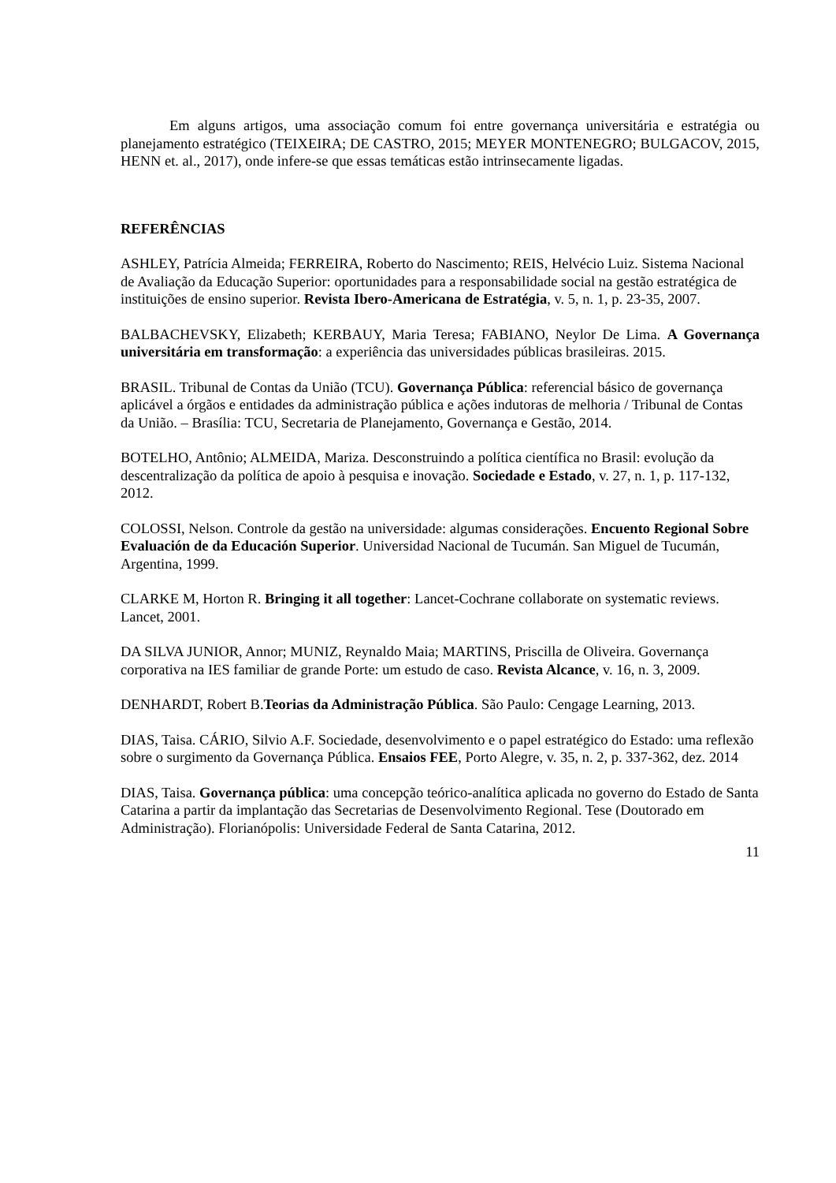Em alguns artigos, uma associação comum foi entre governança universitária e estratégia ou planejamento estratégico (TEIXEIRA; DE CASTRO, 2015; MEYER MONTENEGRO; BULGACOV, 2015, HENN et. al., 2017), onde infere-se que essas temáticas estão intrinsecamente ligadas.
REFERÊNCIAS
ASHLEY, Patrícia Almeida; FERREIRA, Roberto do Nascimento; REIS, Helvécio Luiz. Sistema Nacional de Avaliação da Educação Superior: oportunidades para a responsabilidade social na gestão estratégica de instituições de ensino superior. Revista Ibero-Americana de Estratégia, v. 5, n. 1, p. 23-35, 2007.
BALBACHEVSKY, Elizabeth; KERBAUY, Maria Teresa; FABIANO, Neylor De Lima. A Governança universitária em transformação: a experiência das universidades públicas brasileiras. 2015.
BRASIL. Tribunal de Contas da União (TCU). Governança Pública: referencial básico de governança aplicável a órgãos e entidades da administração pública e ações indutoras de melhoria / Tribunal de Contas da União. – Brasília: TCU, Secretaria de Planejamento, Governança e Gestão, 2014.
BOTELHO, Antônio; ALMEIDA, Mariza. Desconstruindo a política científica no Brasil: evolução da descentralização da política de apoio à pesquisa e inovação. Sociedade e Estado, v. 27, n. 1, p. 117-132, 2012.
COLOSSI, Nelson. Controle da gestão na universidade: algumas considerações. Encuento Regional Sobre Evaluación de da Educación Superior. Universidad Nacional de Tucumán. San Miguel de Tucumán, Argentina, 1999.
CLARKE M, Horton R. Bringing it all together: Lancet-Cochrane collaborate on systematic reviews. Lancet, 2001.
DA SILVA JUNIOR, Annor; MUNIZ, Reynaldo Maia; MARTINS, Priscilla de Oliveira. Governança corporativa na IES familiar de grande Porte: um estudo de caso. Revista Alcance, v. 16, n. 3, 2009.
DENHARDT, Robert B.Teorias da Administração Pública. São Paulo: Cengage Learning, 2013.
DIAS, Taisa. CÁRIO, Silvio A.F. Sociedade, desenvolvimento e o papel estratégico do Estado: uma reflexão sobre o surgimento da Governança Pública. Ensaios FEE, Porto Alegre, v. 35, n. 2, p. 337-362, dez. 2014
DIAS, Taisa. Governança pública: uma concepção teórico-analítica aplicada no governo do Estado de Santa Catarina a partir da implantação das Secretarias de Desenvolvimento Regional. Tese (Doutorado em Administração). Florianópolis: Universidade Federal de Santa Catarina, 2012.
11